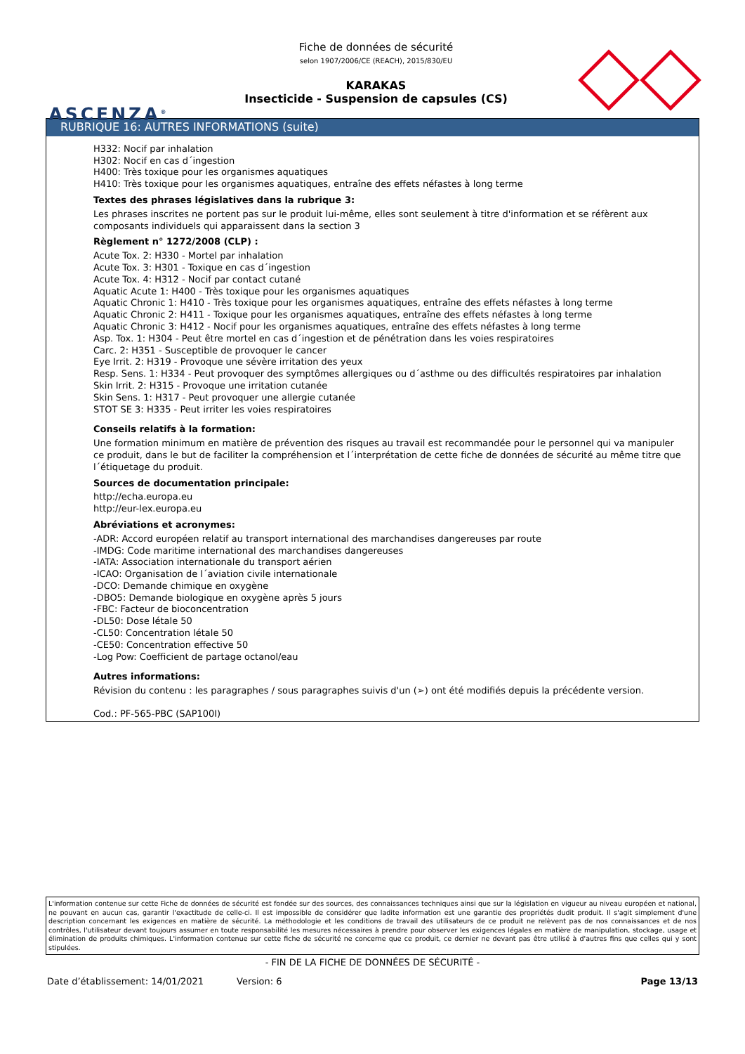ASCENZA<sup>®</sup>
Fiche de données de sécurité
selon 1907/2006/CE (REACH), 2015/830/EU
KARAKAS
Insecticide - Suspension de capsules (CS)
RUBRIQUE 16: AUTRES INFORMATIONS (suite)
H332: Nocif par inhalation
H302: Nocif en cas d´ingestion
H400: Très toxique pour les organismes aquatiques
H410: Très toxique pour les organismes aquatiques, entraîne des effets néfastes à long terme
Textes des phrases législatives dans la rubrique 3:
Les phrases inscrites ne portent pas sur le produit lui-même, elles sont seulement à titre d'information et se réfèrent aux composants individuels qui apparaissent dans la section 3
Règlement n° 1272/2008 (CLP) :
Acute Tox. 2: H330 - Mortel par inhalation
Acute Tox. 3: H301 - Toxique en cas d´ingestion
Acute Tox. 4: H312 - Nocif par contact cutané
Aquatic Acute 1: H400 - Très toxique pour les organismes aquatiques
Aquatic Chronic 1: H410 - Très toxique pour les organismes aquatiques, entraîne des effets néfastes à long terme
Aquatic Chronic 2: H411 - Toxique pour les organismes aquatiques, entraîne des effets néfastes à long terme
Aquatic Chronic 3: H412 - Nocif pour les organismes aquatiques, entraîne des effets néfastes à long terme
Asp. Tox. 1: H304 - Peut être mortel en cas d´ingestion et de pénétration dans les voies respiratoires
Carc. 2: H351 - Susceptible de provoquer le cancer
Eye Irrit. 2: H319 - Provoque une sévère irritation des yeux
Resp. Sens. 1: H334 - Peut provoquer des symptômes allergiques ou d´asthme ou des difficultés respiratoires par inhalation
Skin Irrit. 2: H315 - Provoque une irritation cutanée
Skin Sens. 1: H317 - Peut provoquer une allergie cutanée
STOT SE 3: H335 - Peut irriter les voies respiratoires
Conseils relatifs à la formation:
Une formation minimum en matière de prévention des risques au travail est recommandée pour le personnel qui va manipuler ce produit, dans le but de faciliter la compréhension et l´interprétation de cette fiche de données de sécurité au même titre que l´étiquetage du produit.
Sources de documentation principale:
http://echa.europa.eu
http://eur-lex.europa.eu
Abréviations et acronymes:
-ADR: Accord européen relatif au transport international des marchandises dangereuses par route
-IMDG: Code maritime international des marchandises dangereuses
-IATA: Association internationale du transport aérien
-ICAO: Organisation de l´aviation civile internationale
-DCO: Demande chimique en oxygène
-DBO5: Demande biologique en oxygène après 5 jours
-FBC: Facteur de bioconcentration
-DL50: Dose létale 50
-CL50: Concentration létale 50
-CE50: Concentration effective 50
-Log Pow: Coefficient de partage octanol/eau
Autres informations:
Révision du contenu : les paragraphes / sous paragraphes suivis d'un (➢) ont été modifiés depuis la précédente version.
Cod.: PF-565-PBC (SAP100I)
L'information contenue sur cette Fiche de données de sécurité est fondée sur des sources, des connaissances techniques ainsi que sur la législation en vigueur au niveau européen et national, ne pouvant en aucun cas, garantir l'exactitude de celle-ci. Il est impossible de considérer que ladite information est une garantie des propriétés dudit produit. Il s'agit simplement d'une description concernant les exigences en matière de sécurité. La méthodologie et les conditions de travail des utilisateurs de ce produit ne relèvent pas de nos connaissances et de nos contrôles, l'utilisateur devant toujours assumer en toute responsabilité les mesures nécessaires à prendre pour observer les exigences légales en matière de manipulation, stockage, usage et élimination de produits chimiques. L'information contenue sur cette fiche de sécurité ne concerne que ce produit, ce dernier ne devant pas être utilisé à d'autres fins que celles qui y sont stipulées.
- FIN DE LA FICHE DE DONNÉES DE SÉCURITÉ -
Date d’établissement: 14/01/2021 Version: 6 Page 13/13